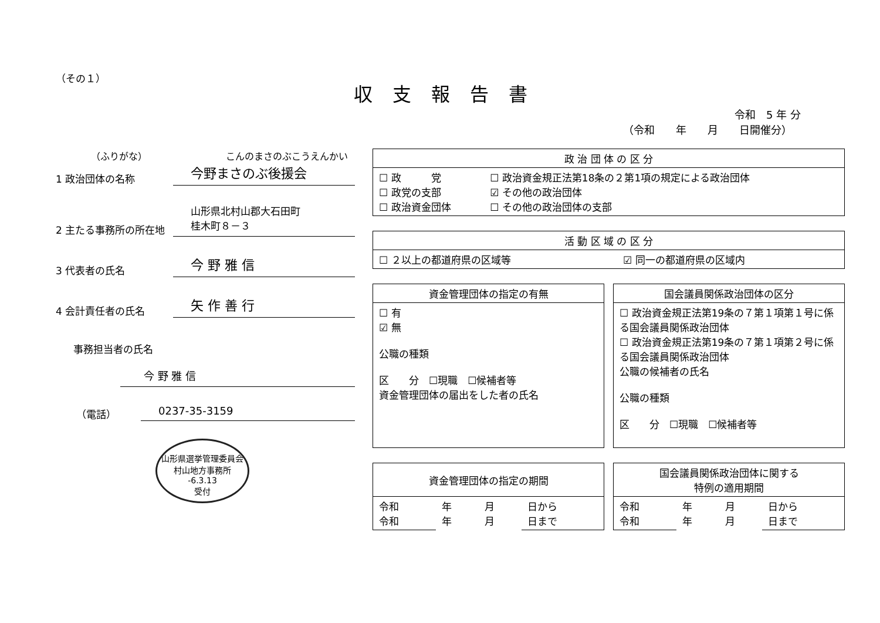（その１）
収支報告書
令和　5 年 分
（令和　　年　　月　　日開催分）
（ふりがな） こんのまさのぶこうえんかい
1 政治団体の名称 今野まさのぶ後援会
2 主たる事務所の所在地 山形県北村山郡大石田町
桂木町８－３
3 代表者の氏名 今 野 雅 信
4 会計責任者の氏名 矢 作 善 行
事務担当者の氏名
今 野 雅 信
（電話） 0237-35-3159
山形県選挙管理委員会
村山地方事務所
-6.3.13
受付
| 政 治 団 体 の 区 分 | |
| --- | --- |
| ☐ 政 党 ☐ 政党の支部 ☐ 政治資金団体 | ☐ 政治資金規正法第18条の２第1項の規定による政治団体 ☑ その他の政治団体 ☐ その他の政治団体の支部 |
| 活 動 区 域 の 区 分 | |
| --- | --- |
| ☐ ２以上の都道府県の区域等 | ☑ 同一の都道府県の区域内 |
| 資金管理団体の指定の有無 |
| --- |
| ☐ 有 ☑ 無 公職の種類 区 分 ☐現職 ☐候補者等 資金管理団体の届出をした者の氏名 |
| 国会議員関係政治団体の区分 |
| --- |
| ☐ 政治資金規正法第19条の７第１項第１号に係る国会議員関係政治団体 ☐ 政治資金規正法第19条の７第１項第２号に係る国会議員関係政治団体 公職の候補者の氏名 公職の種類 区 分 ☐現職 ☐候補者等 |
| 資金管理団体の指定の期間 | | | |
| --- | --- | --- | --- |
| 令和 令和 | 年 年 | 月 月 | 日から 日まで |
| 国会議員関係政治団体に関する 特例の適用期間 | | | |
| --- | --- | --- | --- |
| 令和 令和 | 年 年 | 月 月 | 日から 日まで |